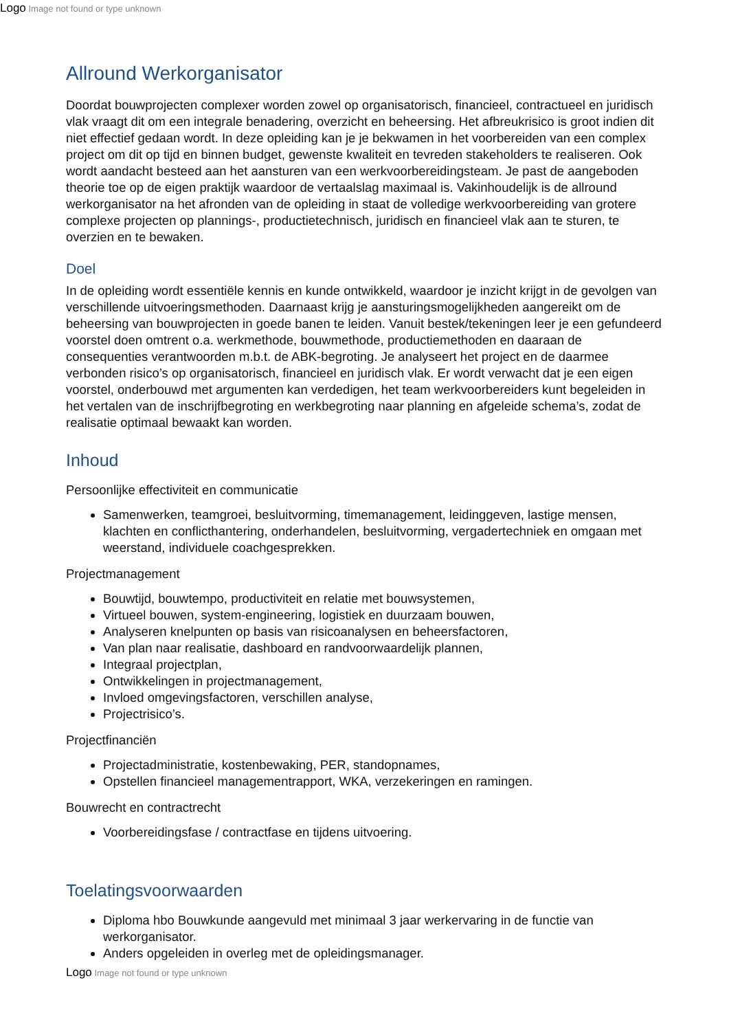Logo Image not found or type unknown
Allround Werkorganisator
Doordat bouwprojecten complexer worden zowel op organisatorisch, financieel, contractueel en juridisch vlak vraagt dit om een integrale benadering, overzicht en beheersing. Het afbreukrisico is groot indien dit niet effectief gedaan wordt. In deze opleiding kan je je bekwamen in het voorbereiden van een complex project om dit op tijd en binnen budget, gewenste kwaliteit en tevreden stakeholders te realiseren. Ook wordt aandacht besteed aan het aansturen van een werkvoorbereidingsteam. Je past de aangeboden theorie toe op de eigen praktijk waardoor de vertaalslag maximaal is. Vakinhoudelijk is de allround werkorganisator na het afronden van de opleiding in staat de volledige werkvoorbereiding van grotere complexe projecten op plannings-, productietechnisch, juridisch en financieel vlak aan te sturen, te overzien en te bewaken.
Doel
In de opleiding wordt essentiële kennis en kunde ontwikkeld, waardoor je inzicht krijgt in de gevolgen van verschillende uitvoeringsmethoden. Daarnaast krijg je aansturingsmogelijkheden aangereikt om de beheersing van bouwprojecten in goede banen te leiden. Vanuit bestek/tekeningen leer je een gefundeerd voorstel doen omtrent o.a. werkmethode, bouwmethode, productiemethoden en daaraan de consequenties verantwoorden m.b.t. de ABK-begroting. Je analyseert het project en de daarmee verbonden risico’s op organisatorisch, financieel en juridisch vlak. Er wordt verwacht dat je een eigen voorstel, onderbouwd met argumenten kan verdedigen, het team werkvoorbereiders kunt begeleiden in het vertalen van de inschrijfbegroting en werkbegroting naar planning en afgeleide schema’s, zodat de realisatie optimaal bewaakt kan worden.
Inhoud
Persoonlijke effectiviteit en communicatie
Samenwerken, teamgroei, besluitvorming, timemanagement, leidinggeven, lastige mensen, klachten en conflicthantering, onderhandelen, besluitvorming, vergadertechniek en omgaan met weerstand, individuele coachgesprekken.
Projectmanagement
Bouwtijd, bouwtempo, productiviteit en relatie met bouwsystemen,
Virtueel bouwen, system-engineering, logistiek en duurzaam bouwen,
Analyseren knelpunten op basis van risicoanalysen en beheersfactoren,
Van plan naar realisatie, dashboard en randvoorwaardelijk plannen,
Integraal projectplan,
Ontwikkelingen in projectmanagement,
Invloed omgevingsfactoren, verschillen analyse,
Projectrisico’s.
Projectfinanciën
Projectadministratie, kostenbewaking, PER, standopnames,
Opstellen financieel managementrapport, WKA, verzekeringen en ramingen.
Bouwrecht en contractrecht
Voorbereidingsfase / contractfase en tijdens uitvoering.
Toelatingsvoorwaarden
Diploma hbo Bouwkunde aangevuld met minimaal 3 jaar werkervaring in de functie van werkorganisator.
Anders opgeleiden in overleg met de opleidingsmanager.
Logo Image not found or type unknown